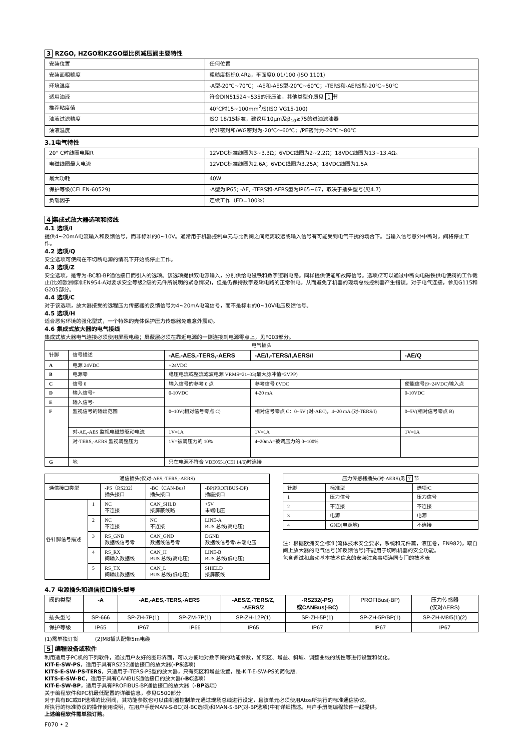3 RZGO, HZGO和KZGO型比例减压阀主要特性
| 安装位置 | 任何位置 |
| 安装面粗糙度 | 粗糙度指标0.4Ra，平面度0.01/100 (ISO 1101) |
| 环境温度 | -A型-20℃~70℃；-AE和-AES型-20℃~60℃；-TERS和-AERS型-20℃~50℃ |
| 适用油液 | 符合DIN51524~535的液压油，其他类型介质见 1 节 |
| 推荐粘度值 | 40℃时15~100mm<sup>2</sup>/S(ISO VG15-100) |
| 油液过滤精度 | ISO 18/15标准，建议用10μm及β<sub>10</sub>≥75的进油滤油器 |
| 油液温度 | 标准密封和/WG密封为-20℃～60℃；/PE密封为-20℃～80℃ |
3.1电气特性
| 20° C时线圈电阻R | 12VDC标准线圈为3~3.3Ω；6VDC线圈为2~2.2Ω；18VDC线圈为13~13.4Ω。 |
| 电磁线圈最大电流 | 12VDC标准线圈为2.6A；6VDC线圈为3.25A；18VDC线圈为1.5A |
| 最大功耗 | 40W |
| 保护等级(CEI EN-60529) | -A型为IP65; -AE, -TERS和-AERS型为IP65~67，取决于插头型号(见4.7) |
| 负载因子 | 连续工作（ED=100%） |
4 集成式放大器选项和接线
4.1 选项/I
提供4~20mA电流输入和反馈信号，而非标准的0~10V。通常用于机器控制单元与比例阀之间距离较远或输入信号有可能受到电气干扰的场合下。当输入信号意外中断时，阀将停止工作。
4.2 选项/Q
安全选项可使阀在不切断电源的情况下开始或停止工作。
4.3 选项/Z
安全选项，是专为-BC和-BP通信接口而引入的选项。该选项提供双电源输入，分别供给电磁铁和数字逻辑电路。同样提供使能和故障信号。选项/Z可以通过中断向电磁铁供电使阀的工作截止(比如欧洲标准EN954-A对要求安全等级2级的元件所说明的紧急情况)，但是仍保持数字逻辑电路的正常供电，从而避免了机器的现场总线控制器产生错误。对于电气连接，参见G115和G205部分。
4.4 选项/C
对于该选项，放大器接受的远程压力传感器的反馈信号为4~20mA电流信号，而不是标准的0~10V电压反馈信号。
4.5 选项/H
适合恶劣环境的强化型式，一个特殊的壳体保护压力传感器免遭意外震动。
4.6 集成式放大器的电气接线
集成式放大器电气连接必须使用屏蔽电缆；屏蔽层必须在靠近电源的一侧连接到电源零点上，见F003部分。
| 电气插头 | | | | |
| --- | --- | --- | --- | --- |
| 针脚 | 信号描述 | -AE,-AES,-TERS,-AERS | -AE/I,-TERS/I,AERS/I | -AE/Q |
| A | 电源 24VDC | +24VDC | | |
| B | 电源零 | 稳压电流或整流滤波电源 VRMS=21~33(最大脉冲值=2VPP) | | |
| C | 信号 0 | 输入信号的参考 0 点 | 参考信号 0VDC | 使能信号(9~24VDC)输入点 |
| D | 输入信号+ | 0-10VDC | 4-20 mA | 0-10VDC |
| E | 输入信号- | | | |
| F | 监视信号的输出范围 | 0~10V(相对信号零点 C) | 相对信号零点 C：0~5V (对-AE/I)，4~20 mA (对-TERS/I) | 0~5V(相对信号零点 B) |
| | 对-AE,-AES 监视电磁铁驱动电流 | 1V=1A | 1V=1A | 1V=1A |
| | 对-TERS,-AERS 监视调整压力 | 1V=被调压力的 10% | 4~20mA=被调压力的 0~100% | |
| G | 地 | 只在电源不符合 VDE0551(CEI 14/6)时连接 | | |
| 通信插头(仅对-AES,-TERS,-AERS) | | | | |
| --- | --- | --- | --- | --- |
| 通信接口类型 | | -PS（RS232） 插头接口 | -BC（CAN-Bus） 插头接口 | -BP(PROFIBUS-DP) 插座接口 |
| 各针脚信号描述 | 1 | NC 不连接 | CAN_SHLD 接屏蔽线路 | +5V 末端电压 |
| | 2 | NC 不连接 | NC 不连接 | LINE-A BUS 总线(高电压) |
| | 3 | RS_GND 数据线信号零 | CAN_GND 数据线信号零 | DGND 数据线信号零/末端电压 |
| | 4 | RS_RX 阀输入数据线 | CAN_H BUS 总线(高电压) | LINE-B BUS 总线(低电压) |
| | 5 | RS_TX 阀输出数据线 | CAN_L BUS 总线(低电压) | SHIELD 接屏蔽线 |
| 压力传感器插头(对-AERS)见 7 节 | | |
| --- | --- | --- |
| 针脚 | 标准型 | 选项/C |
| 1 | 压力信号 | 压力信号 |
| 2 | 不连接 | 不连接 |
| 3 | 电源 | 电源 |
| 4 | GND(电源地) | 不连接 |
注：根据欧洲安全标准(流体技术安全要求，系统和元件篇，液压卷，EN982)，取自阀上放大器的电气信号(如反馈信号)不能用于切断机器的安全功能。
包含调试和启动基本技术信息的安装注意事项连同专门的技术表
4.7 电源插头和通信接口插头型号
| 阀的类型 | -A | -AE,-AES,-TERS,-AERS | | -AES/Z,-TERS/Z, -AERS/Z | -RS232(-PS) 或CANBus(-BC) | PROFIBus(-BP) | 压力传感器 (仅对AERS) |
| 插头型号 | SP-666 | SP-ZH-7P(1) | SP-ZM-7P(1) | SP-ZH-12P(1) | SP-ZH-5P(1) | SP-ZH-5P/BP(1) | SP-ZH-M8/5(1)(2) |
| 保护等级 | IP65 | IP67 | IP66 | IP65 | IP67 | IP67 | IP67 |
(1)需单独订货 (2)M8插头配带5m电缆
5 编程设备或软件
利用适用于PC机的下列软件，通过用户友好的图形界面，可以方便地对数字阀的功能参数，如死区、增益、斜坡、调整曲线的线性等进行设置和优化。
KIT-E-SW-PS，适用于具有RS232通信接口的放大器(-PS选项)
KITS-E-SW-PS-TERS，只适用于-TERS-PS型的放大器，只有死区和增益设置，是-KIT-E-SW-PS的简化版.
KITS-E-SW-BC，适用于具有CANBUS通信接口的放大器(-BC选项）
KIT-E-SW-BP，适用于具有PROFIBUS-BP通信接口的放大器（-BP选项）
关于编程软件和PC机最低配置的详细信息，参见G500部分
对于具有BC或BP选项的比例阀，其功能参数也可以由机器控制单元通过现场总线进行设定，且该单元必须使用Atos所执行的标准通信协议。
所执行的标准协议的操作使用说明，在用户手册MAN-S-BC(对-BC选项)和MAN-S-BP(对-BP选项)中有详细描述。用户手册随编程软件一起提供。
上述编程软件需单独订购。
F070 • 2